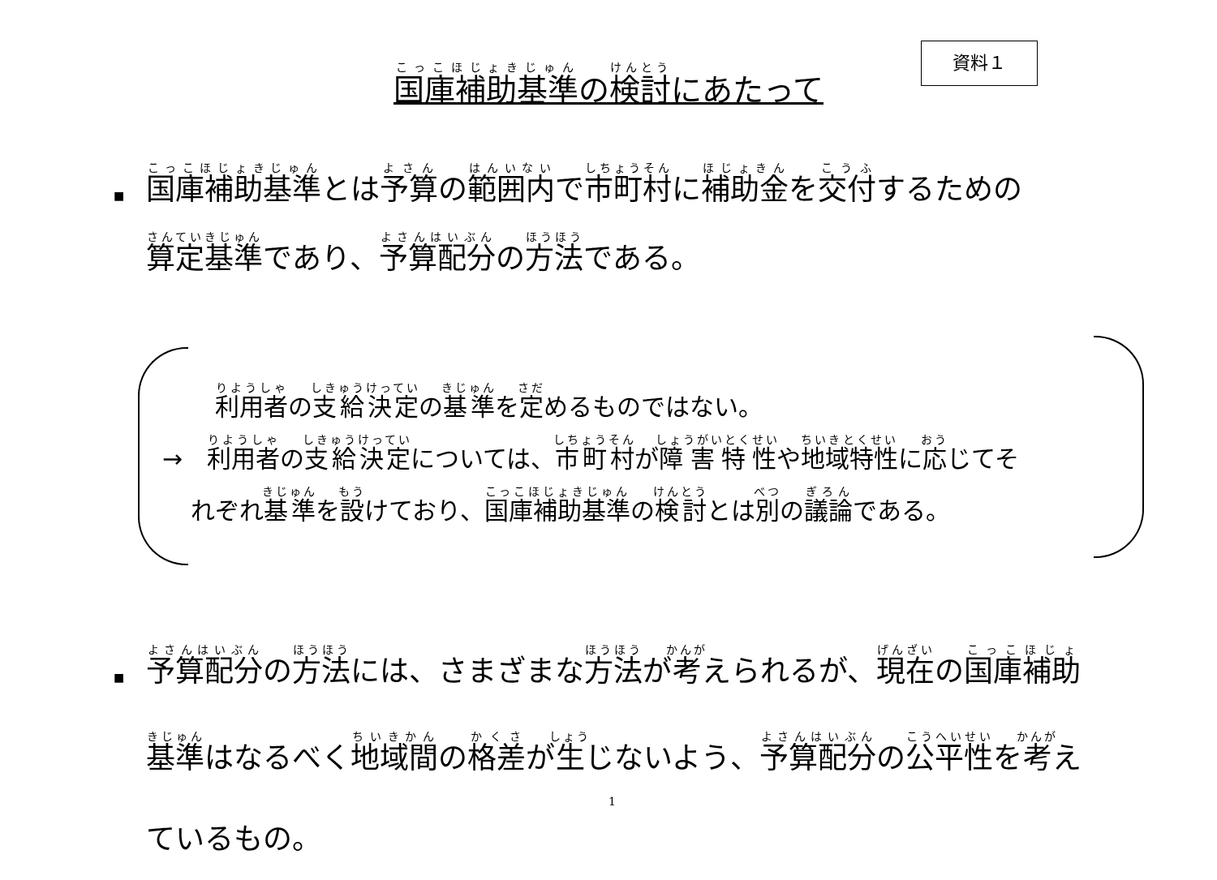資料１
国庫補助基準の検討にあたって
■ 国庫補助基準とは予算の範囲内で市町村に補助金を交付するための算定基準であり、予算配分の方法である。
利用者の支給決定の基準を定めるものではない。
→　利用者の支給決定については、市町村が障害特性や地域特性に応じてそ
れぞれ基準を設けており、国庫補助基準の検討とは別の議論である。
■ 予算配分の方法には、さまざまな方法が考えられるが、現在の国庫補助基準はなるべく地域間の格差が生じないよう、予算配分の公平性を考えているもの。
1